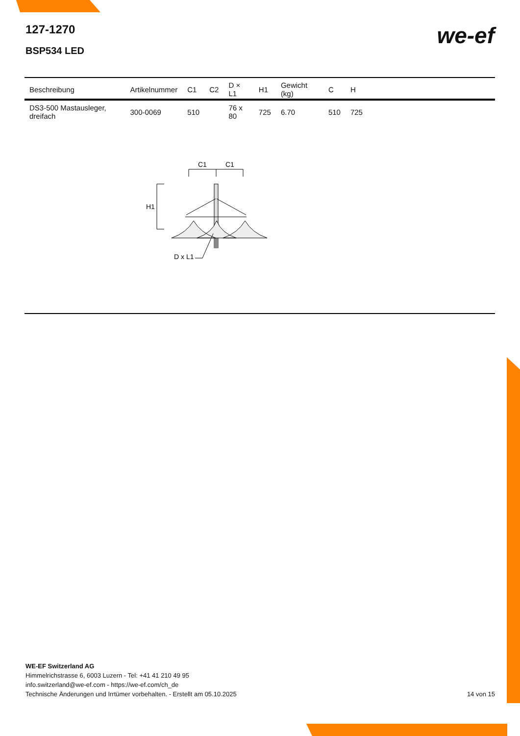127-1270
BSP534 LED
we-ef
| Beschreibung | Artikelnummer | C1 | C2 | D × L1 | H1 | Gewicht (kg) | C | H | |
| --- | --- | --- | --- | --- | --- | --- | --- | --- | --- |
| DS3-500 Mastausleger, dreifach | 300-0069 | 510 | | 76 x 80 | 725 | 6.70 | 510 | 725 | |
C1
C1
H1
D x L1
WE-EF Switzerland AG
Himmelrichstrasse 6, 6003 Luzern - Tel: +41 41 210 49 95
info.switzerland@we-ef.com - https://we-ef.com/ch_de
Technische Änderungen und Irrtümer vorbehalten. - Erstellt am 05.10.2025 14 von 15